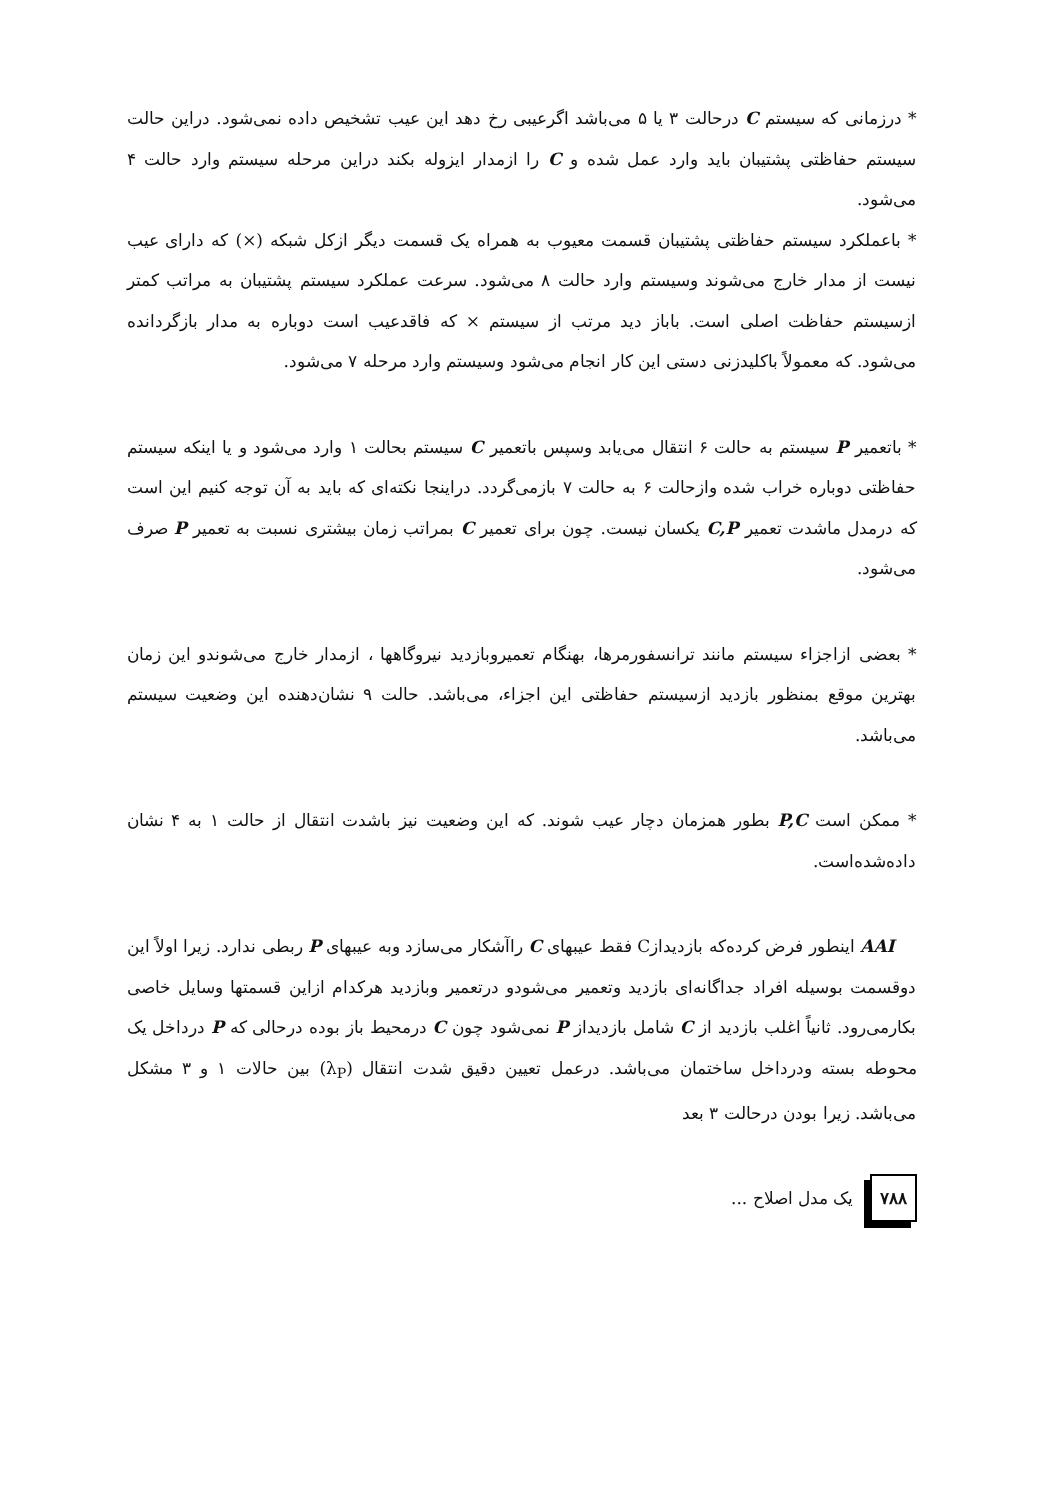* درزمانی که سیستم C درحالت ۳ یا ۵ می‌باشد اگرعیبی رخ دهد این عیب تشخیص داده نمی‌شود. دراین حالت سیستم حفاظتی پشتیبان باید وارد عمل شده و C را ازمدار ایزوله بکند دراین مرحله سیستم وارد حالت ۴ می‌شود.
* باعملکرد سیستم حفاظتی پشتیبان قسمت معیوب به همراه یک قسمت دیگر ازکل شبکه (×) که دارای عیب نیست از مدار خارج می‌شوند وسیستم وارد حالت ۸ می‌شود. سرعت عملکرد سیستم پشتیبان به مراتب کمتر ازسیستم حفاظت اصلی است. باباز دید مرتب از سیستم × که فاقدعیب است دوباره به مدار بازگردانده می‌شود. که معمولاً باکلیدزنی دستی این کار انجام می‌شود وسیستم وارد مرحله ۷ می‌شود.
* باتعمیر P سیستم به حالت ۶ انتقال می‌یابد وسپس باتعمیر C سیستم بحالت ۱ وارد می‌شود و یا اینکه سیستم حفاظتی دوباره خراب شده وازحالت ۶ به حالت ۷ بازمی‌گردد. دراینجا نکته‌ای که باید به آن توجه کنیم این است که درمدل ماشدت تعمیر C,P یکسان نیست. چون برای تعمیر C بمراتب زمان بیشتری نسبت به تعمیر P صرف می‌شود.
* بعضی ازاجزاء سیستم مانند ترانسفورمرها، بهنگام تعمیروبازدید نیروگاهها ، ازمدار خارج می‌شوندو این زمان بهترین موقع بمنظور بازدید ازسیستم حفاظتی این اجزاء، می‌باشد. حالت ۹ نشان‌دهنده این وضعیت سیستم می‌باشد.
* ممکن است P,C بطور همزمان دچار عیب شوند. که این وضعیت نیز باشدت انتقال از حالت ۱ به ۴ نشان داده‌شده‌است.
AAI اینطور فرض کرده‌که بازدیدازC فقط عیبهای C راآشکار می‌سازد وبه عیبهای P ربطی ندارد. زیرا اولاً این دوقسمت بوسیله افراد جداگانه‌ای بازدید وتعمیر می‌شودو درتعمیر وبازدید هرکدام ازاین قسمتها وسایل خاصی بکارمی‌رود. ثانیاً اغلب بازدید از C شامل بازدیداز P نمی‌شود چون C درمحیط باز بوده درحالی که P درداخل یک محوطه بسته ودرداخل ساختمان می‌باشد. درعمل تعیین دقیق شدت انتقال (λ<sub>P</sub>) بین حالات ۱ و ۳ مشکل می‌باشد. زیرا بودن درحالت ۳ بعد
۷۸۸ یک مدل اصلاح ...